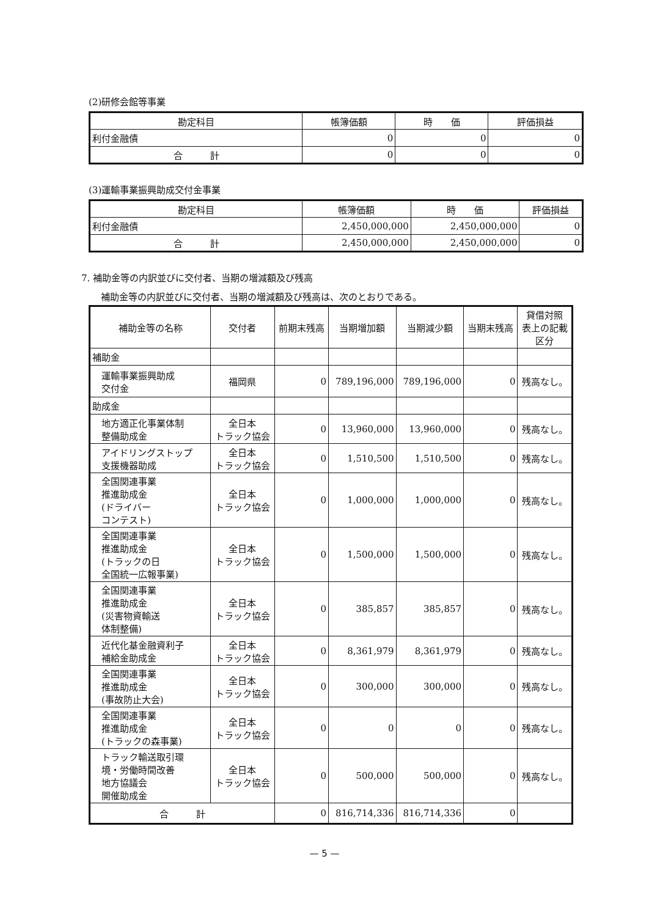(2)研修会館等事業
| 勘定科目 | 帳簿価額 | 時 価 | 評価損益 |
| --- | --- | --- | --- |
| 利付金融債 | 0 | 0 | 0 |
| 合 計 | 0 | 0 | 0 |
(3)運輸事業振興助成交付金事業
| 勘定科目 | 帳簿価額 | 時 価 | 評価損益 |
| --- | --- | --- | --- |
| 利付金融債 | 2,450,000,000 | 2,450,000,000 | 0 |
| 合 計 | 2,450,000,000 | 2,450,000,000 | 0 |
7. 補助金等の内訳並びに交付者、当期の増減額及び残高
補助金等の内訳並びに交付者、当期の増減額及び残高は、次のとおりである。
| 補助金等の名称 | 交付者 | 前期末残高 | 当期増加額 | 当期減少額 | 当期末残高 | 貸借対照 表上の記載 区分 |
| --- | --- | --- | --- | --- | --- | --- |
| 補助金 | | | | | | |
| 運輸事業振興助成 交付金 | 福岡県 | 0 | 789,196,000 | 789,196,000 | 0 | 残高なし。 |
| 助成金 | | | | | | |
| 地方適正化事業体制 整備助成金 | 全日本 トラック協会 | 0 | 13,960,000 | 13,960,000 | 0 | 残高なし。 |
| アイドリングストップ 支援機器助成 | 全日本 トラック協会 | 0 | 1,510,500 | 1,510,500 | 0 | 残高なし。 |
| 全国関連事業 推進助成金 (ドライバー コンテスト) | 全日本 トラック協会 | 0 | 1,000,000 | 1,000,000 | 0 | 残高なし。 |
| 全国関連事業 推進助成金 (トラックの日 全国統一広報事業) | 全日本 トラック協会 | 0 | 1,500,000 | 1,500,000 | 0 | 残高なし。 |
| 全国関連事業 推進助成金 (災害物資輸送 体制整備) | 全日本 トラック協会 | 0 | 385,857 | 385,857 | 0 | 残高なし。 |
| 近代化基金融資利子 補給金助成金 | 全日本 トラック協会 | 0 | 8,361,979 | 8,361,979 | 0 | 残高なし。 |
| 全国関連事業 推進助成金 (事故防止大会) | 全日本 トラック協会 | 0 | 300,000 | 300,000 | 0 | 残高なし。 |
| 全国関連事業 推進助成金 (トラックの森事業) | 全日本 トラック協会 | 0 | 0 | 0 | 0 | 残高なし。 |
| トラック輸送取引環 境・労働時間改善 地方協議会 開催助成金 | 全日本 トラック協会 | 0 | 500,000 | 500,000 | 0 | 残高なし。 |
| 合 計 | | 0 | 816,714,336 | 816,714,336 | 0 | |
— 5 —